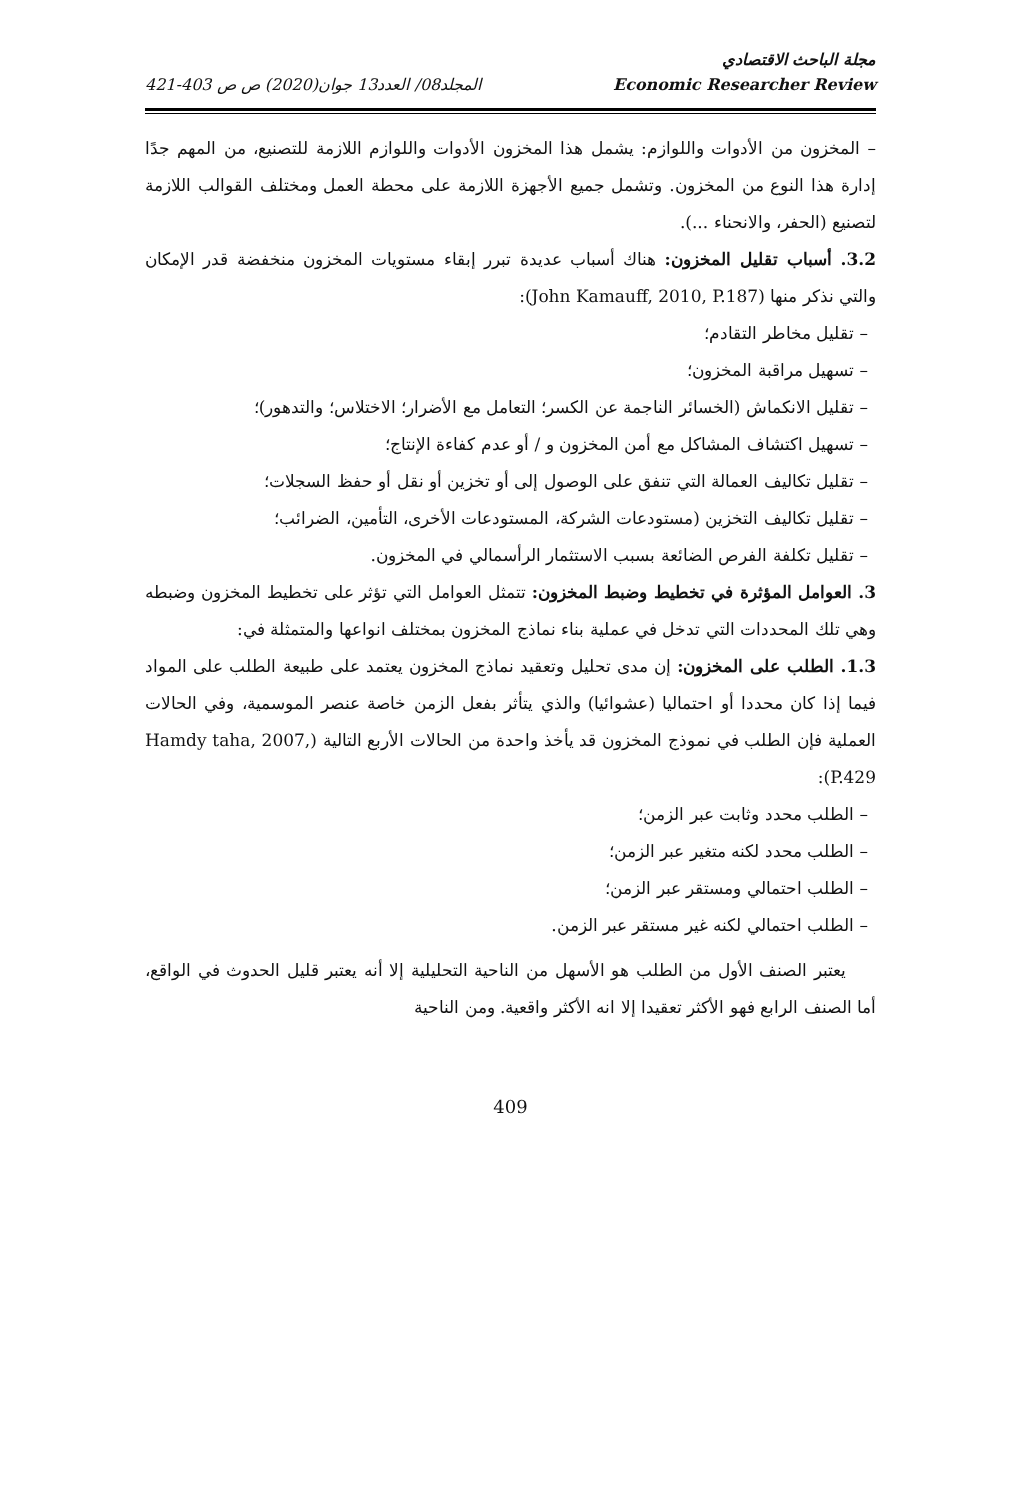مجلة الباحث الاقتصادي
Economic Researcher Review المجلد08/ العدد13 جوان(2020) ص ص 403-421
– المخزون من الأدوات واللوازم: يشمل هذا المخزون الأدوات واللوازم اللازمة للتصنيع، من المهم جدًا إدارة هذا النوع من المخزون. وتشمل جميع الأجهزة اللازمة على محطة العمل ومختلف القوالب اللازمة لتصنيع (الحفر، والانحناء ...).
3.2. أسباب تقليل المخزون: هناك أسباب عديدة تبرر إبقاء مستويات المخزون منخفضة قدر الإمكان والتي نذكر منها (John Kamauff, 2010, P.187):
– تقليل مخاطر التقادم؛
– تسهيل مراقبة المخزون؛
– تقليل الانكماش (الخسائر الناجمة عن الكسر؛ التعامل مع الأضرار؛ الاختلاس؛ والتدهور)؛
– تسهيل اكتشاف المشاكل مع أمن المخزون و / أو عدم كفاءة الإنتاج؛
– تقليل تكاليف العمالة التي تنفق على الوصول إلى أو تخزين أو نقل أو حفظ السجلات؛
– تقليل تكاليف التخزين (مستودعات الشركة، المستودعات الأخرى، التأمين، الضرائب؛
– تقليل تكلفة الفرص الضائعة بسبب الاستثمار الرأسمالي في المخزون.
3. العوامل المؤثرة في تخطيط وضبط المخزون: تتمثل العوامل التي تؤثر على تخطيط المخزون وضبطه وهي تلك المحددات التي تدخل في عملية بناء نماذج المخزون بمختلف انواعها والمتمثلة في:
1.3. الطلب على المخزون: إن مدى تحليل وتعقيد نماذج المخزون يعتمد على طبيعة الطلب على المواد فيما إذا كان محددا أو احتماليا (عشوائيا) والذي يتأثر بفعل الزمن خاصة عنصر الموسمية، وفي الحالات العملية فإن الطلب في نموذج المخزون قد يأخذ واحدة من الحالات الأربع التالية (Hamdy taha, 2007, P.429):
– الطلب محدد وثابت عبر الزمن؛
– الطلب محدد لكنه متغير عبر الزمن؛
– الطلب احتمالي ومستقر عبر الزمن؛
– الطلب احتمالي لكنه غير مستقر عبر الزمن.
يعتبر الصنف الأول من الطلب هو الأسهل من الناحية التحليلية إلا أنه يعتبر قليل الحدوث في الواقع، أما الصنف الرابع فهو الأكثر تعقيدا إلا انه الأكثر واقعية. ومن الناحية
409